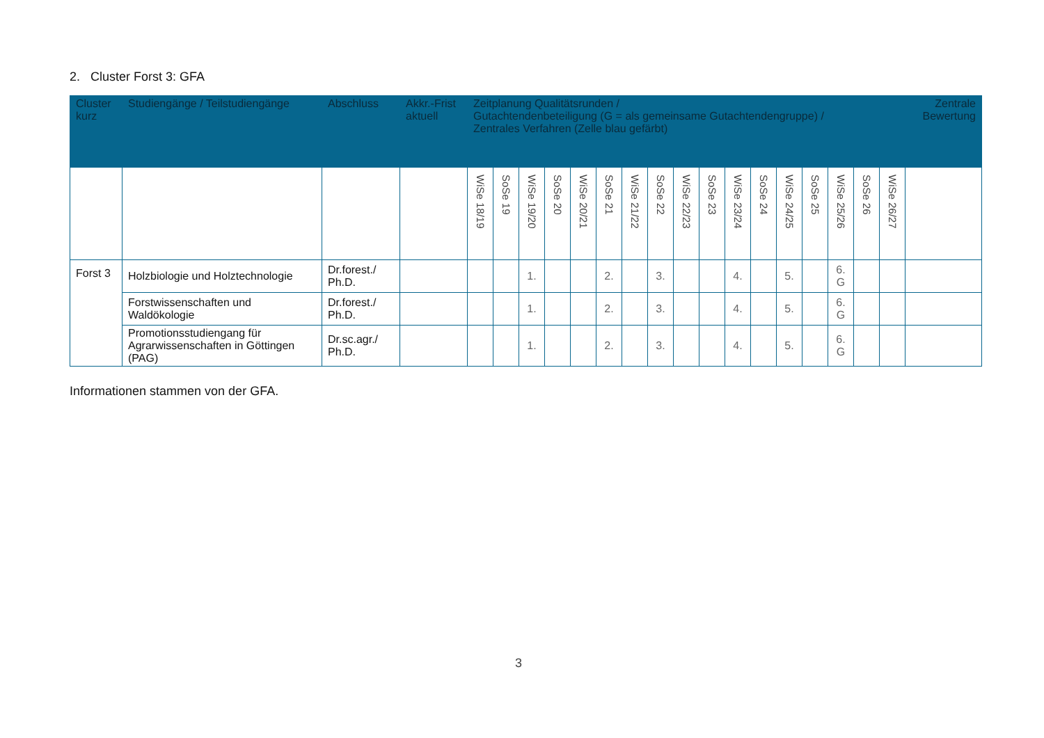2. Cluster Forst 3: GFA
| Cluster kurz | Studiengänge / Teilstudiengänge | Abschluss | Akkr.-Frist aktuell | Zeitplanung Qualitätsrunden / Gutachtendenbeteiligung (G = als gemeinsame Gutachtendengruppe) / Zentrales Verfahren (Zelle blau gefärbt) | | | | | | | | | | | | | | | | | Zentrale Bewertung |
| --- | --- | --- | --- | --- | --- | --- | --- | --- | --- | --- | --- | --- | --- | --- | --- | --- | --- | --- | --- | --- | --- |
| | | | | WiSe 18/19 | SoSe 19 | WiSe 19/20 | SoSe 20 | WiSe 20/21 | SoSe 21 | WiSe 21/22 | SoSe 22 | WiSe 22/23 | SoSe 23 | WiSe 23/24 | SoSe 24 | WiSe 24/25 | SoSe 25 | WiSe 25/26 | SoSe 26 | WiSe 26/27 | |
| Forst 3 | Holzbiologie und Holztechnologie | Dr.forest./ Ph.D. | | | | 1. | | | 2. | | 3. | | | 4. | | 5. | | 6. G | | | |
| | Forstwissenschaften und Waldökologie | Dr.forest./ Ph.D. | | | | 1. | | | 2. | | 3. | | | 4. | | 5. | | 6. G | | | |
| | Promotionsstudiengang für Agrarwissenschaften in Göttingen (PAG) | Dr.sc.agr./ Ph.D. | | | | 1. | | | 2. | | 3. | | | 4. | | 5. | | 6. G | | | |
Informationen stammen von der GFA.
3